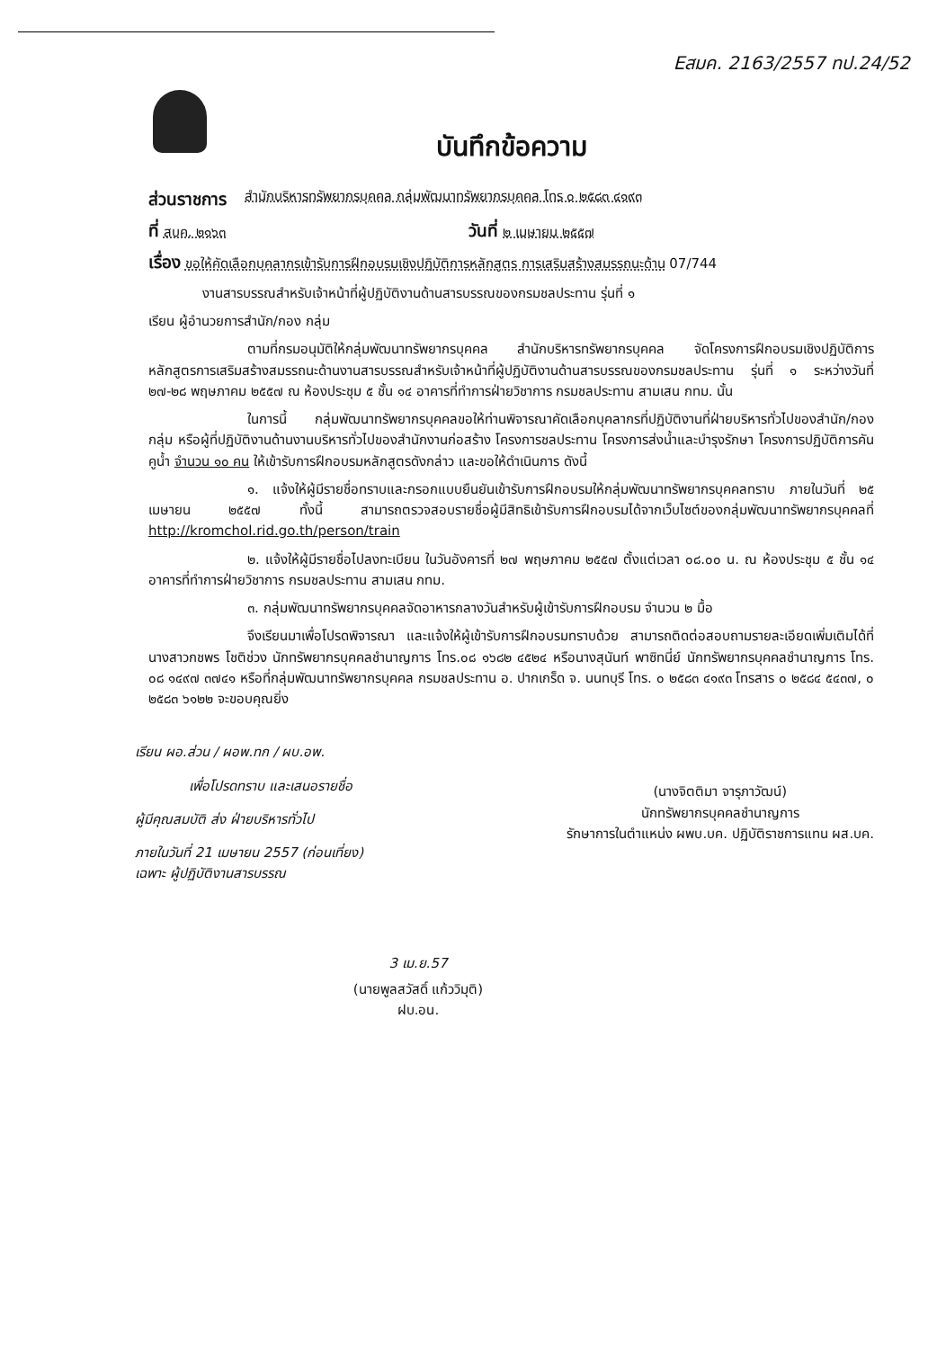Eสมค. 2163/2557 ทป.24/52
บันทึกข้อความ
ส่วนราชการ สำนักบริหารทรัพยากรบุคคล กลุ่มพัฒนาทรัพยากรบุคคล โทร ๐ ๒๕๘๓ ๔๑๙๓
ที่ สบค. ๒๑๖๓ วันที่ ๒ เมษายน ๒๕๕๗
เรื่อง ขอให้คัดเลือกบุคลากรเข้ารับการฝึกอบรมเชิงปฏิบัติการหลักสูตร การเสริมสร้างสมรรถนะด้าน 07/744
งานสารบรรณสำหรับเจ้าหน้าที่ผู้ปฏิบัติงานด้านสารบรรณของกรมชลประทาน รุ่นที่ ๑
เรียน ผู้อำนวยการสำนัก/กอง กลุ่ม
ตามที่กรมอนุมัติให้กลุ่มพัฒนาทรัพยากรบุคคล สำนักบริหารทรัพยากรบุคคล จัดโครงการฝึกอบรมเชิงปฏิบัติการ หลักสูตรการเสริมสร้างสมรรถนะด้านงานสารบรรณสำหรับเจ้าหน้าที่ผู้ปฏิบัติงานด้านสารบรรณของกรมชลประทาน รุ่นที่ ๑ ระหว่างวันที่ ๒๗-๒๘ พฤษภาคม ๒๕๕๗ ณ ห้องประชุม ๕ ชั้น ๑๔ อาคารที่ทำการฝ่ายวิชาการ กรมชลประทาน สามเสน กทม. นั้น
ในการนี้ กลุ่มพัฒนาทรัพยากรบุคคลขอให้ท่านพิจารณาคัดเลือกบุคลากรที่ปฏิบัติงานที่ฝ่ายบริหารทั่วไปของสำนัก/กอง กลุ่ม หรือผู้ที่ปฏิบัติงานด้านงานบริหารทั่วไปของสำนักงานก่อสร้าง โครงการชลประทาน โครงการส่งน้ำและบำรุงรักษา โครงการปฏิบัติการคันคูน้ำ จำนวน ๑๐ คน ให้เข้ารับการฝึกอบรมหลักสูตรดังกล่าว และขอให้ดำเนินการ ดังนี้
๑. แจ้งให้ผู้มีรายชื่อทราบและกรอกแบบยืนยันเข้ารับการฝึกอบรมให้กลุ่มพัฒนาทรัพยากรบุคคลทราบ ภายในวันที่ ๒๕ เมษายน ๒๕๕๗ ทั้งนี้ สามารถตรวจสอบรายชื่อผู้มีสิทธิเข้ารับการฝึกอบรมได้จากเว็บไซต์ของกลุ่มพัฒนาทรัพยากรบุคคลที่ http://kromchol.rid.go.th/person/train
๒. แจ้งให้ผู้มีรายชื่อไปลงทะเบียน ในวันอังคารที่ ๒๗ พฤษภาคม ๒๕๕๗ ตั้งแต่เวลา ๐๘.๐๐ น. ณ ห้องประชุม ๕ ชั้น ๑๔ อาคารที่ทำการฝ่ายวิชาการ กรมชลประทาน สามเสน กทม.
๓. กลุ่มพัฒนาทรัพยากรบุคคลจัดอาหารกลางวันสำหรับผู้เข้ารับการฝึกอบรม จำนวน ๒ มื้อ
จึงเรียนมาเพื่อโปรดพิจารณา และแจ้งให้ผู้เข้ารับการฝึกอบรมทราบด้วย สามารถติดต่อสอบถามรายละเอียดเพิ่มเติมได้ที่ นางสาวกชพร โชติช่วง นักทรัพยากรบุคคลชำนาญการ โทร.๐๘ ๑๖๘๒ ๔๕๒๔ หรือนางสุนันท์ พาซิทนี่ย์ นักทรัพยากรบุคคลชำนาญการ โทร. ๐๘ ๑๔๙๗ ๓๗๔๑ หรือที่กลุ่มพัฒนาทรัพยากรบุคคล กรมชลประทาน อ. ปากเกร็ด จ. นนทบุรี โทร. ๐ ๒๕๘๓ ๔๑๙๓ โทรสาร ๐ ๒๕๘๔ ๕๔๓๗, ๐ ๒๕๘๓ ๖๑๒๒ จะขอบคุณยิ่ง
เรียน ผอ.ส่วน / ผอพ.ทก / ผบ.อพ.
เพื่อโปรดทราบ และเสนอรายชื่อ
ผู้มีคุณสมบัติ ส่ง ฝ่ายบริหารทั่วไป
ภายในวันที่ 21 เมษายน 2557 (ก่อนเที่ยง)
เฉพาะ ผู้ปฏิบัติงานสารบรรณ
(นางจิตติมา จารุภาวัฒน์)
นักทรัพยากรบุคคลชำนาญการ
รักษาการในตำแหน่ง ผพบ.บค. ปฏิบัติราชการแทน ผส.บค.
3 เม.ย.57
(นายพูลสวัสดิ์ แก้ววิมุติ)
ฝบ.อน.